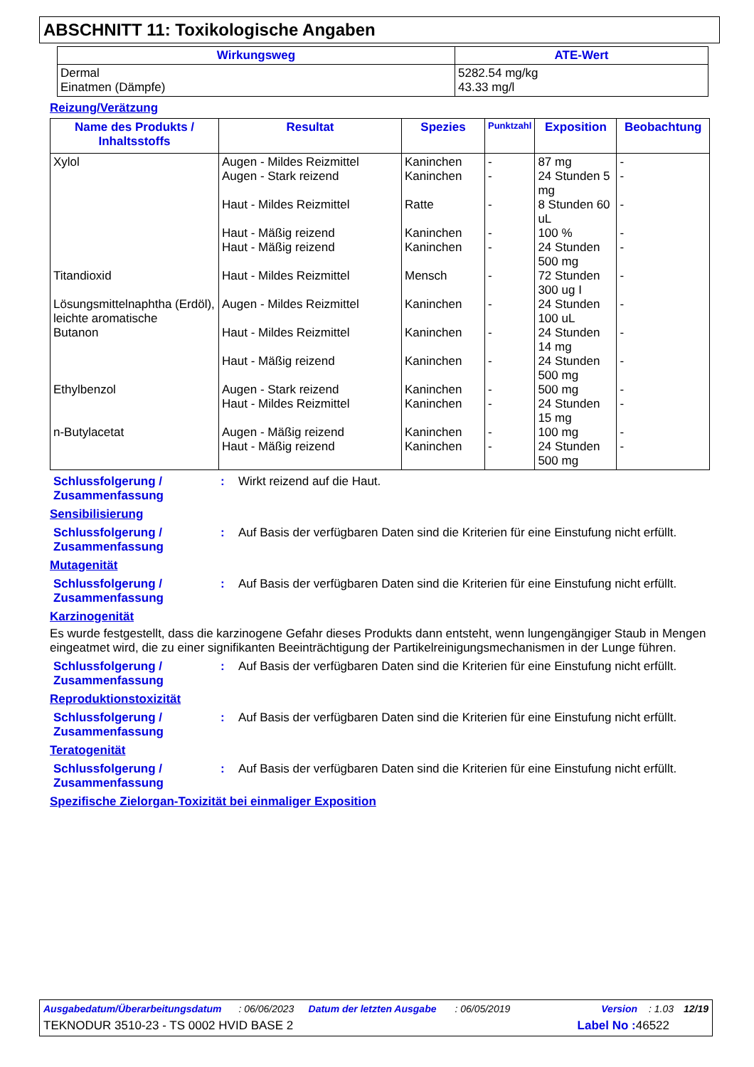ABSCHNITT 11: Toxikologische Angaben
| Wirkungsweg | ATE-Wert |
| --- | --- |
| Dermal Einatmen (Dämpfe) | 5282.54 mg/kg 43.33 mg/l |
Reizung/Verätzung
| Name des Produkts / Inhaltsstoffs | Resultat | Spezies | Punktzahl | Exposition | Beobachtung |
| --- | --- | --- | --- | --- | --- |
| Xylol Titandioxid Lösungsmittelnaphtha (Erdöl), leichte aromatische Butanon Ethylbenzol n-Butylacetat | Augen - Mildes Reizmittel Augen - Stark reizend Haut - Mildes Reizmittel Haut - Mäßig reizend Haut - Mäßig reizend Haut - Mildes Reizmittel Augen - Mildes Reizmittel Haut - Mildes Reizmittel Haut - Mäßig reizend Augen - Stark reizend Haut - Mildes Reizmittel Augen - Mäßig reizend Haut - Mäßig reizend | Kaninchen Kaninchen Ratte Kaninchen Kaninchen Mensch Kaninchen Kaninchen Kaninchen Kaninchen Kaninchen Kaninchen Kaninchen | - - - - - - - - - - - - - | 87 mg 24 Stunden 5 mg 8 Stunden 60 uL 100 % 24 Stunden 500 mg 72 Stunden 300 ug I 24 Stunden 100 uL 24 Stunden 14 mg 24 Stunden 500 mg 500 mg 24 Stunden 15 mg 100 mg 24 Stunden 500 mg | - - - - - - - - - - - - - |
Schlussfolgerung / Zusammenfassung
: Wirkt reizend auf die Haut.
Sensibilisierung
Schlussfolgerung / Zusammenfassung
: Auf Basis der verfügbaren Daten sind die Kriterien für eine Einstufung nicht erfüllt.
Mutagenität
Schlussfolgerung / Zusammenfassung
: Auf Basis der verfügbaren Daten sind die Kriterien für eine Einstufung nicht erfüllt.
Karzinogenität
Es wurde festgestellt, dass die karzinogene Gefahr dieses Produkts dann entsteht, wenn lungengängiger Staub in Mengen eingeatmet wird, die zu einer signifikanten Beeinträchtigung der Partikelreinigungsmechanismen in der Lunge führen.
Schlussfolgerung / Zusammenfassung
: Auf Basis der verfügbaren Daten sind die Kriterien für eine Einstufung nicht erfüllt.
Reproduktionstoxizität
Schlussfolgerung / Zusammenfassung
: Auf Basis der verfügbaren Daten sind die Kriterien für eine Einstufung nicht erfüllt.
Teratogenität
Schlussfolgerung / Zusammenfassung
: Auf Basis der verfügbaren Daten sind die Kriterien für eine Einstufung nicht erfüllt.
Spezifische Zielorgan-Toxizität bei einmaliger Exposition
Ausgabedatum/Überarbeitungsdatum: 06/06/2023 Datum der letzten Ausgabe: 06/05/2019 Version: 1.03 12/19
TEKNODUR 3510-23 - TS 0002 HVID BASE 2 Label No : 46522